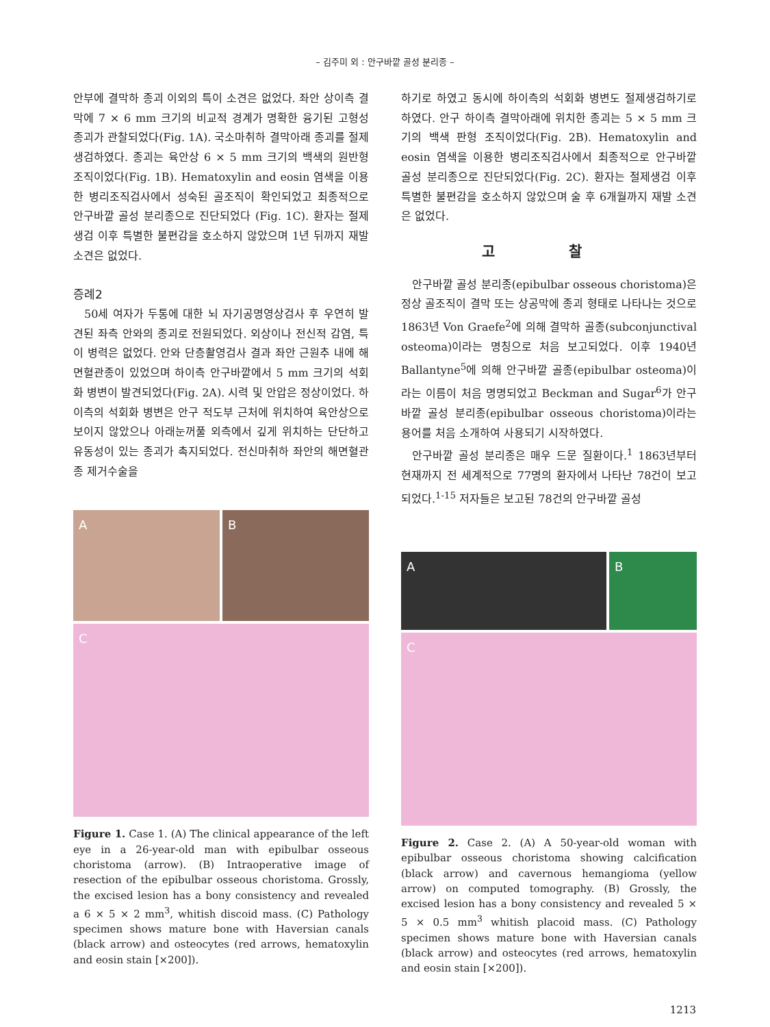– 김주미 외 : 안구바깥 골성 분리종 –
안부에 결막하 종괴 이외의 특이 소견은 없었다. 좌안 상이측 결막에 7 × 6 mm 크기의 비교적 경계가 명확한 융기된 고형성 종괴가 관찰되었다(Fig. 1A). 국소마취하 결막아래 종괴를 절제생검하였다. 종괴는 육안상 6 × 5 mm 크기의 백색의 원반형 조직이었다(Fig. 1B). Hematoxylin and eosin 염색을 이용한 병리조직검사에서 성숙된 골조직이 확인되었고 최종적으로 안구바깥 골성 분리종으로 진단되었다 (Fig. 1C). 환자는 절제생검 이후 특별한 불편감을 호소하지 않았으며 1년 뒤까지 재발 소견은 없었다.
증례2
50세 여자가 두통에 대한 뇌 자기공명영상검사 후 우연히 발견된 좌측 안와의 종괴로 전원되었다. 외상이나 전신적 감염, 특이 병력은 없었다. 안와 단층촬영검사 결과 좌안 근원추 내에 해면혈관종이 있었으며 하이측 안구바깥에서 5 mm 크기의 석회화 병변이 발견되었다(Fig. 2A). 시력 및 안압은 정상이었다. 하이측의 석회화 병변은 안구 적도부 근처에 위치하여 육안상으로 보이지 않았으나 아래눈꺼풀 외측에서 깊게 위치하는 단단하고 유동성이 있는 종괴가 촉지되었다. 전신마취하 좌안의 해면혈관종 제거수술을
A
B
C
Figure 1. Case 1. (A) The clinical appearance of the left eye in a 26-year-old man with epibulbar osseous choristoma (arrow). (B) Intraoperative image of resection of the epibulbar osseous choristoma. Grossly, the excised lesion has a bony consistency and revealed a 6 × 5 × 2 mm<sup>3</sup>, whitish discoid mass. (C) Pathology specimen shows mature bone with Haversian canals (black arrow) and osteocytes (red arrows, hematoxylin and eosin stain [×200]).
하기로 하였고 동시에 하이측의 석회화 병변도 절제생검하기로 하였다. 안구 하이측 결막아래에 위치한 종괴는 5 × 5 mm 크기의 백색 판형 조직이었다(Fig. 2B). Hematoxylin and eosin 염색을 이용한 병리조직검사에서 최종적으로 안구바깥 골성 분리종으로 진단되었다(Fig. 2C). 환자는 절제생검 이후 특별한 불편감을 호소하지 않았으며 술 후 6개월까지 재발 소견은 없었다.
고 찰
안구바깥 골성 분리종(epibulbar osseous choristoma)은 정상 골조직이 결막 또는 상공막에 종괴 형태로 나타나는 것으로 1863년 Von Graefe<sup>2</sup>에 의해 결막하 골종(subconjunctival osteoma)이라는 명칭으로 처음 보고되었다. 이후 1940년 Ballantyne<sup>5</sup>에 의해 안구바깥 골종(epibulbar osteoma)이라는 이름이 처음 명명되었고 Beckman and Sugar<sup>6</sup>가 안구바깥 골성 분리종(epibulbar osseous choristoma)이라는 용어를 처음 소개하여 사용되기 시작하였다.
안구바깥 골성 분리종은 매우 드문 질환이다.<sup>1</sup> 1863년부터 현재까지 전 세계적으로 77명의 환자에서 나타난 78건이 보고되었다.<sup>1-15</sup> 저자들은 보고된 78건의 안구바깥 골성
A
B
C
Figure 2. Case 2. (A) A 50-year-old woman with epibulbar osseous choristoma showing calcification (black arrow) and cavernous hemangioma (yellow arrow) on computed tomography. (B) Grossly, the excised lesion has a bony consistency and revealed 5 × 5 × 0.5 mm<sup>3</sup> whitish placoid mass. (C) Pathology specimen shows mature bone with Haversian canals (black arrow) and osteocytes (red arrows, hematoxylin and eosin stain [×200]).
1213